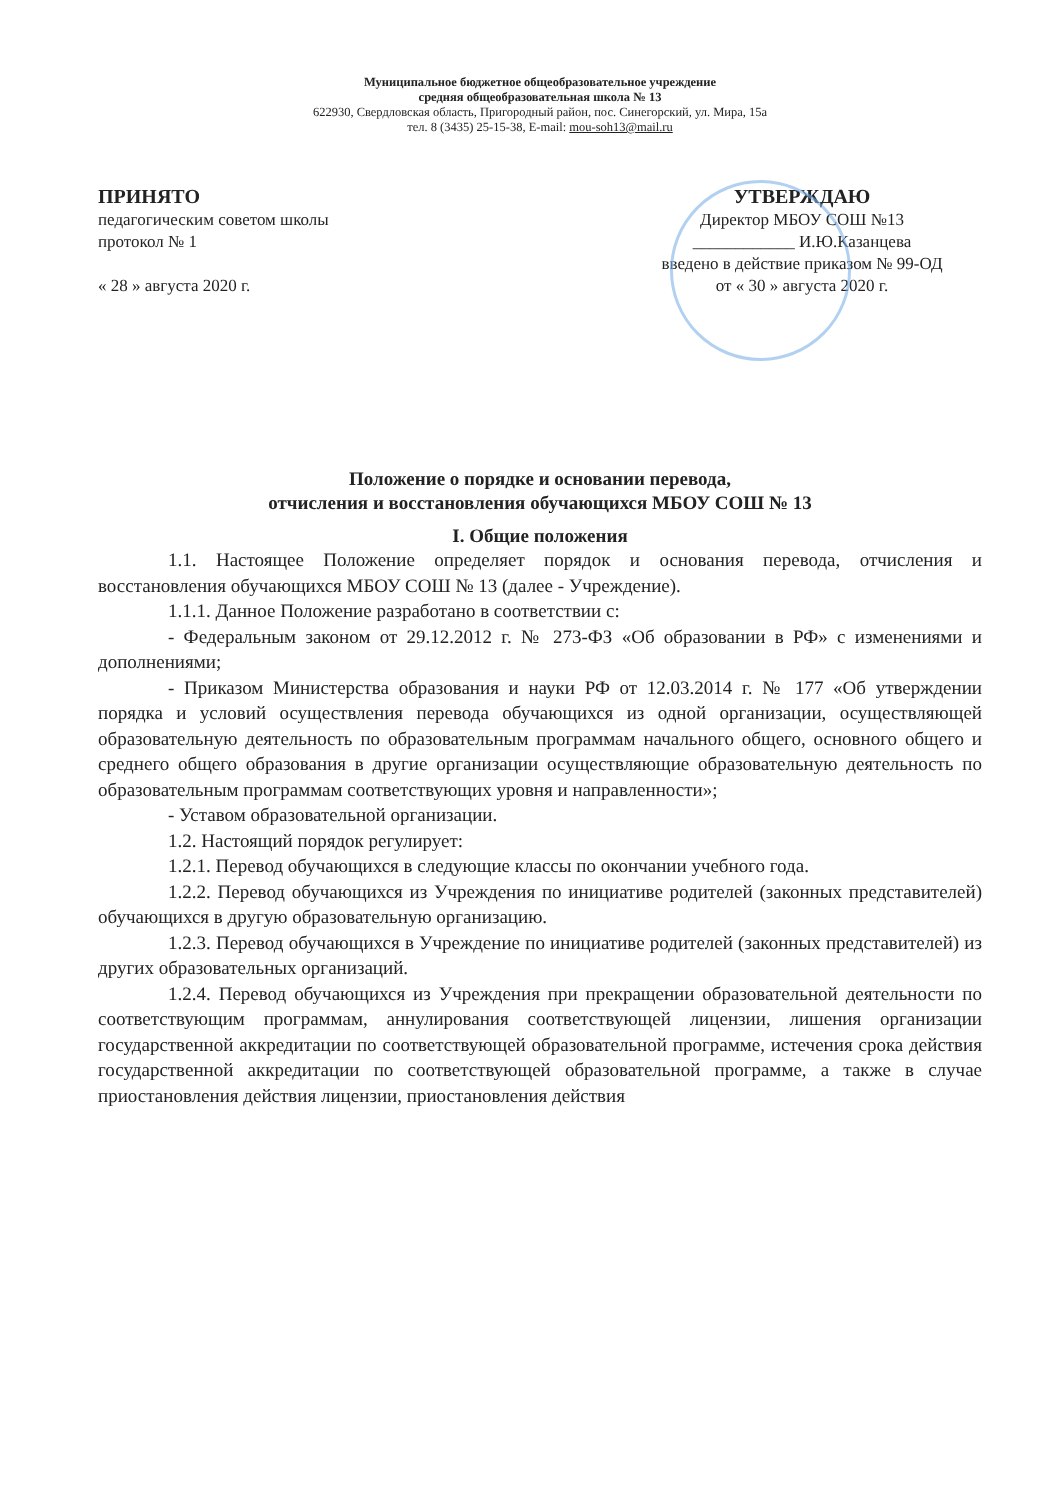Муниципальное бюджетное общеобразовательное учреждение
средняя общеобразовательная школа № 13
622930, Свердловская область, Пригородный район, пос. Синегорский, ул. Мира, 15а
тел. 8 (3435) 25-15-38, E-mail: mou-soh13@mail.ru
ПРИНЯТО
педагогическим советом школы
протокол № 1
« 28 » августа 2020 г.
УТВЕРЖДАЮ
Директор МБОУ СОШ №13
____________ И.Ю.Казанцева
введено в действие приказом № 99-ОД
от « 30 » августа 2020 г.
Положение о порядке и основании перевода,
отчисления и восстановления обучающихся МБОУ СОШ № 13
I. Общие положения
1.1. Настоящее Положение определяет порядок и основания перевода, отчисления и восстановления обучающихся МБОУ СОШ № 13 (далее - Учреждение).
1.1.1. Данное Положение разработано в соответствии с:
- Федеральным законом от 29.12.2012 г. № 273-ФЗ «Об образовании в РФ» с изменениями и дополнениями;
- Приказом Министерства образования и науки РФ от 12.03.2014 г. № 177 «Об утверждении порядка и условий осуществления перевода обучающихся из одной организации, осуществляющей образовательную деятельность по образовательным программам начального общего, основного общего и среднего общего образования в другие организации осуществляющие образовательную деятельность по образовательным программам соответствующих уровня и направленности»;
- Уставом образовательной организации.
1.2. Настоящий порядок регулирует:
1.2.1. Перевод обучающихся в следующие классы по окончании учебного года.
1.2.2. Перевод обучающихся из Учреждения по инициативе родителей (законных представителей) обучающихся в другую образовательную организацию.
1.2.3. Перевод обучающихся в Учреждение по инициативе родителей (законных представителей) из других образовательных организаций.
1.2.4. Перевод обучающихся из Учреждения при прекращении образовательной деятельности по соответствующим программам, аннулирования соответствующей лицензии, лишения организации государственной аккредитации по соответствующей образовательной программе, истечения срока действия государственной аккредитации по соответствующей образовательной программе, а также в случае приостановления действия лицензии, приостановления действия